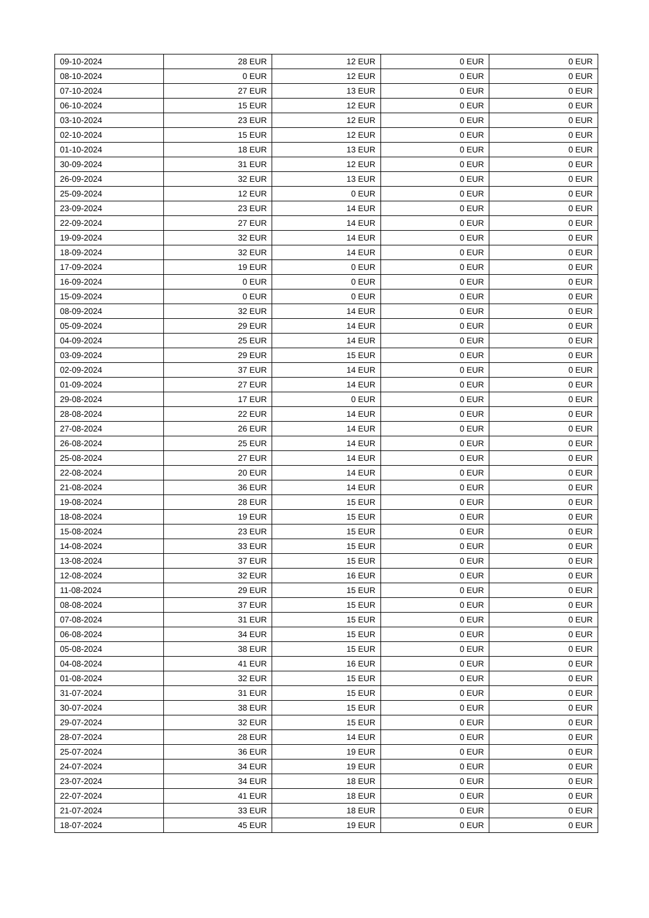| 09-10-2024 | 28 EUR | 12 EUR | 0 EUR | 0 EUR |
| 08-10-2024 | 0 EUR | 12 EUR | 0 EUR | 0 EUR |
| 07-10-2024 | 27 EUR | 13 EUR | 0 EUR | 0 EUR |
| 06-10-2024 | 15 EUR | 12 EUR | 0 EUR | 0 EUR |
| 03-10-2024 | 23 EUR | 12 EUR | 0 EUR | 0 EUR |
| 02-10-2024 | 15 EUR | 12 EUR | 0 EUR | 0 EUR |
| 01-10-2024 | 18 EUR | 13 EUR | 0 EUR | 0 EUR |
| 30-09-2024 | 31 EUR | 12 EUR | 0 EUR | 0 EUR |
| 26-09-2024 | 32 EUR | 13 EUR | 0 EUR | 0 EUR |
| 25-09-2024 | 12 EUR | 0 EUR | 0 EUR | 0 EUR |
| 23-09-2024 | 23 EUR | 14 EUR | 0 EUR | 0 EUR |
| 22-09-2024 | 27 EUR | 14 EUR | 0 EUR | 0 EUR |
| 19-09-2024 | 32 EUR | 14 EUR | 0 EUR | 0 EUR |
| 18-09-2024 | 32 EUR | 14 EUR | 0 EUR | 0 EUR |
| 17-09-2024 | 19 EUR | 0 EUR | 0 EUR | 0 EUR |
| 16-09-2024 | 0 EUR | 0 EUR | 0 EUR | 0 EUR |
| 15-09-2024 | 0 EUR | 0 EUR | 0 EUR | 0 EUR |
| 08-09-2024 | 32 EUR | 14 EUR | 0 EUR | 0 EUR |
| 05-09-2024 | 29 EUR | 14 EUR | 0 EUR | 0 EUR |
| 04-09-2024 | 25 EUR | 14 EUR | 0 EUR | 0 EUR |
| 03-09-2024 | 29 EUR | 15 EUR | 0 EUR | 0 EUR |
| 02-09-2024 | 37 EUR | 14 EUR | 0 EUR | 0 EUR |
| 01-09-2024 | 27 EUR | 14 EUR | 0 EUR | 0 EUR |
| 29-08-2024 | 17 EUR | 0 EUR | 0 EUR | 0 EUR |
| 28-08-2024 | 22 EUR | 14 EUR | 0 EUR | 0 EUR |
| 27-08-2024 | 26 EUR | 14 EUR | 0 EUR | 0 EUR |
| 26-08-2024 | 25 EUR | 14 EUR | 0 EUR | 0 EUR |
| 25-08-2024 | 27 EUR | 14 EUR | 0 EUR | 0 EUR |
| 22-08-2024 | 20 EUR | 14 EUR | 0 EUR | 0 EUR |
| 21-08-2024 | 36 EUR | 14 EUR | 0 EUR | 0 EUR |
| 19-08-2024 | 28 EUR | 15 EUR | 0 EUR | 0 EUR |
| 18-08-2024 | 19 EUR | 15 EUR | 0 EUR | 0 EUR |
| 15-08-2024 | 23 EUR | 15 EUR | 0 EUR | 0 EUR |
| 14-08-2024 | 33 EUR | 15 EUR | 0 EUR | 0 EUR |
| 13-08-2024 | 37 EUR | 15 EUR | 0 EUR | 0 EUR |
| 12-08-2024 | 32 EUR | 16 EUR | 0 EUR | 0 EUR |
| 11-08-2024 | 29 EUR | 15 EUR | 0 EUR | 0 EUR |
| 08-08-2024 | 37 EUR | 15 EUR | 0 EUR | 0 EUR |
| 07-08-2024 | 31 EUR | 15 EUR | 0 EUR | 0 EUR |
| 06-08-2024 | 34 EUR | 15 EUR | 0 EUR | 0 EUR |
| 05-08-2024 | 38 EUR | 15 EUR | 0 EUR | 0 EUR |
| 04-08-2024 | 41 EUR | 16 EUR | 0 EUR | 0 EUR |
| 01-08-2024 | 32 EUR | 15 EUR | 0 EUR | 0 EUR |
| 31-07-2024 | 31 EUR | 15 EUR | 0 EUR | 0 EUR |
| 30-07-2024 | 38 EUR | 15 EUR | 0 EUR | 0 EUR |
| 29-07-2024 | 32 EUR | 15 EUR | 0 EUR | 0 EUR |
| 28-07-2024 | 28 EUR | 14 EUR | 0 EUR | 0 EUR |
| 25-07-2024 | 36 EUR | 19 EUR | 0 EUR | 0 EUR |
| 24-07-2024 | 34 EUR | 19 EUR | 0 EUR | 0 EUR |
| 23-07-2024 | 34 EUR | 18 EUR | 0 EUR | 0 EUR |
| 22-07-2024 | 41 EUR | 18 EUR | 0 EUR | 0 EUR |
| 21-07-2024 | 33 EUR | 18 EUR | 0 EUR | 0 EUR |
| 18-07-2024 | 45 EUR | 19 EUR | 0 EUR | 0 EUR |